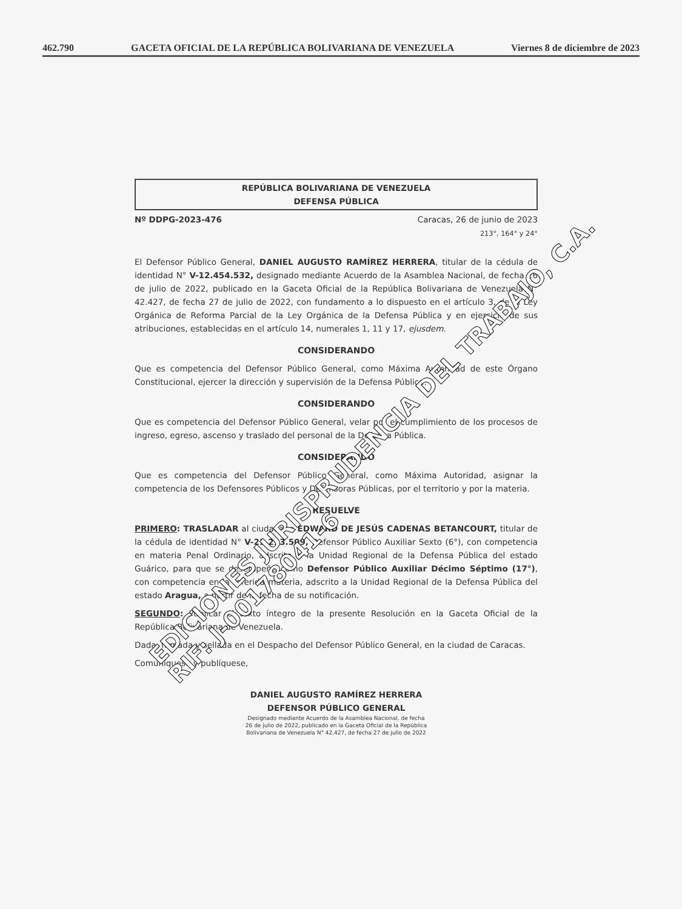462.790 GACETA OFICIAL DE LA REPÚBLICA BOLIVARIANA DE VENEZUELA Viernes 8 de diciembre de 2023
REPÚBLICA BOLIVARIANA DE VENEZUELA
DEFENSA PÚBLICA
Nº DDPG-2023-476 Caracas, 26 de junio de 2023
213°, 164° y 24°
El Defensor Público General, DANIEL AUGUSTO RAMÍREZ HERRERA, titular de la cédula de identidad N° V-12.454.532, designado mediante Acuerdo de la Asamblea Nacional, de fecha 26 de julio de 2022, publicado en la Gaceta Oficial de la República Bolivariana de Venezuela N° 42.427, de fecha 27 de julio de 2022, con fundamento a lo dispuesto en el artículo 3, de la Ley Orgánica de Reforma Parcial de la Ley Orgánica de la Defensa Pública y en ejercicio de sus atribuciones, establecidas en el artículo 14, numerales 1, 11 y 17, ejusdem.
CONSIDERANDO
Que es competencia del Defensor Público General, como Máxima Autoridad de este Órgano Constitucional, ejercer la dirección y supervisión de la Defensa Pública.
CONSIDERANDO
Que es competencia del Defensor Público General, velar por el cumplimiento de los procesos de ingreso, egreso, ascenso y traslado del personal de la Defensa Pública.
CONSIDERANDO
Que es competencia del Defensor Público General, como Máxima Autoridad, asignar la competencia de los Defensores Públicos y Defensoras Públicas, por el territorio y por la materia.
RESUELVE
PRIMERO: TRASLADAR al ciudadano EDWARD DE JESÚS CADENAS BETANCOURT, titular de la cédula de identidad N° V-21.293.509, Defensor Público Auxiliar Sexto (6°), con competencia en materia Penal Ordinario, adscrito a la Unidad Regional de la Defensa Pública del estado Guárico, para que se desempeñe como Defensor Público Auxiliar Décimo Séptimo (17°), con competencia en la referida materia, adscrito a la Unidad Regional de la Defensa Pública del estado Aragua, a partir de la fecha de su notificación.
SEGUNDO: Publicar el texto íntegro de la presente Resolución en la Gaceta Oficial de la República Bolivariana de Venezuela.
Dada, firmada y sellada en el Despacho del Defensor Público General, en la ciudad de Caracas.
Comuníquese y publíquese,
DANIEL AUGUSTO RAMÍREZ HERRERA
DEFENSOR PÚBLICO GENERAL
Designado mediante Acuerdo de la Asamblea Nacional, de fecha
26 de julio de 2022, publicado en la Gaceta Oficial de la República
Bolivariana de Venezuela N° 42.427, de fecha 27 de julio de 2022
EDICIONES JURISPRUDENCIA DEL TRABAJO, C.A.
RIF: J-00178041-6